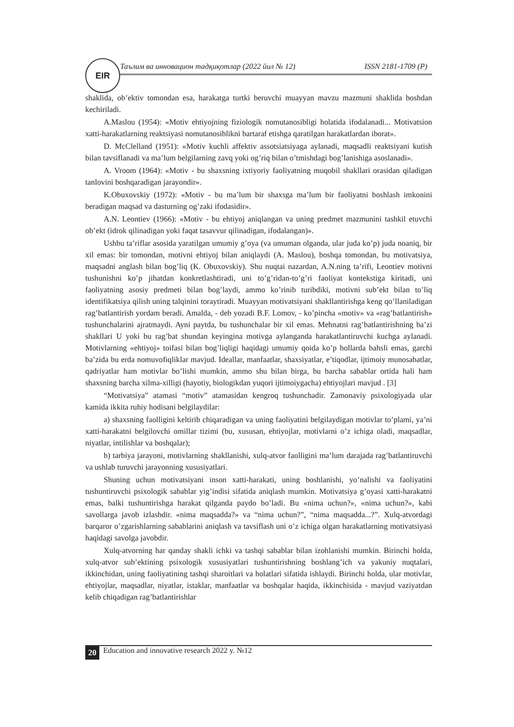Таълим ва инновацион тадқиқотлар (2022 йил № 12) ISSN 2181-1709 (P) EIR
shaklida, ob’ektiv tomondan esa, harakatga turtki beruvchi muayyan mavzu mazmuni shaklida boshdan kechiriladi.
A.Maslou (1954): «Motiv ehtiyojning fiziologik nomutanosibligi holatida ifodalanadi... Motivatsion xatti-harakatlarning reaktsiyasi nomutanosiblikni bartaraf etishga qaratilgan harakatlardan iborat».
D. McClelland (1951): «Motiv kuchli affektiv assotsiatsiyaga aylanadi, maqsadli reaktsiyani kutish bilan tavsiflanadi va ma’lum belgilarning zavq yoki og’riq bilan o’tmishdagi bog’lanishiga asoslanadi».
A. Vroom (1964): «Motiv - bu shaxsning ixtiyoriy faoliyatning muqobil shakllari orasidan qiladigan tanlovini boshqaradigan jarayondir».
K.Obuxovskiy (1972): «Motiv - bu ma’lum bir shaxsga ma’lum bir faoliyatni boshlash imkonini beradigan maqsad va dasturning og’zaki ifodasidir».
A.N. Leontiev (1966): «Motiv - bu ehtiyoj aniqlangan va uning predmet mazmunini tashkil etuvchi ob’ekt (idrok qilinadigan yoki faqat tasavvur qilinadigan, ifodalangan)».
Ushbu ta’riflar asosida yaratilgan umumiy g’oya (va umuman olganda, ular juda ko’p) juda noaniq, bir xil emas: bir tomondan, motivni ehtiyoj bilan aniqlaydi (A. Maslou), boshqa tomondan, bu motivatsiya, maqsadni anglash bilan bog’liq (K. Obuxovskiy). Shu nuqtai nazardan, A.N.ning ta’rifi, Leontiev motivni tushunishni ko’p jihatdan konkretlashtiradi, uni to’g’ridan-to’g’ri faoliyat kontekstiga kiritadi, uni faoliyatning asosiy predmeti bilan bog’laydi, ammo ko’rinib turibdiki, motivni sub’ekt bilan to’liq identifikatsiya qilish uning talqinini toraytiradi. Muayyan motivatsiyani shakllantirishga keng qo’llaniladigan rag’batlantirish yordam beradi. Amalda, - deb yozadi B.F. Lomov, - ko’pincha «motiv» va «rag’batlantirish» tushunchalarini ajratmaydi. Ayni paytda, bu tushunchalar bir xil emas. Mehnatni rag’batlantirishning ba’zi shakllari U yoki bu rag’bat shundan keyingina motivga aylanganda harakatlantiruvchi kuchga aylanadi. Motivlarning «ehtiyoj» toifasi bilan bog’liqligi haqidagi umumiy qoida ko’p hollarda bahsli emas, garchi ba’zida bu erda nomuvofiqliklar mavjud. Ideallar, manfaatlar, shaxsiyatlar, e’tiqodlar, ijtimoiy munosabatlar, qadriyatlar ham motivlar bo’lishi mumkin, ammo shu bilan birga, bu barcha sabablar ortida hali ham shaxsning barcha xilma-xilligi (hayotiy, biologikdan yuqori ijtimoiygacha) ehtiyojlari mavjud . [3]
“Motivatsiya” atamasi “motiv” atamasidan kengroq tushunchadir. Zamonaviy psixologiyada ular kamida ikkita ruhiy hodisani belgilaydilar:
a) shaxsning faolligini keltirib chiqaradigan va uning faoliyatini belgilaydigan motivlar to’plami, ya’ni xatti-harakatni belgilovchi omillar tizimi (bu, xususan, ehtiyojlar, motivlarni o’z ichiga oladi, maqsadlar, niyatlar, intilishlar va boshqalar);
b) tarbiya jarayoni, motivlarning shakllanishi, xulq-atvor faolligini ma’lum darajada rag’batlantiruvchi va ushlab turuvchi jarayonning xususiyatlari.
Shuning uchun motivatsiyani inson xatti-harakati, uning boshlanishi, yo’nalishi va faoliyatini tushuntiruvchi psixologik sabablar yig’indisi sifatida aniqlash mumkin. Motivatsiya g’oyasi xatti-harakatni emas, balki tushuntirishga harakat qilganda paydo bo’ladi. Bu «nima uchun?», «nima uchun?», kabi savollarga javob izlashdir. «nima maqsadda?» va “nima uchun?”, “nima maqsadda...?”. Xulq-atvordagi barqaror o’zgarishlarning sabablarini aniqlash va tavsiflash uni o’z ichiga olgan harakatlarning motivatsiyasi haqidagi savolga javobdir.
Xulq-atvorning har qanday shakli ichki va tashqi sabablar bilan izohlanishi mumkin. Birinchi holda, xulq-atvor sub’ektining psixologik xususiyatlari tushuntirishning boshlang’ich va yakuniy nuqtalari, ikkinchidan, uning faoliyatining tashqi sharoitlari va holatlari sifatida ishlaydi. Birinchi holda, ular motivlar, ehtiyojlar, maqsadlar, niyatlar, istaklar, manfaatlar va boshqalar haqida, ikkinchisida - mavjud vaziyatdan kelib chiqadigan rag’batlantirishlar
20 Education and innovative research 2022 y. №12